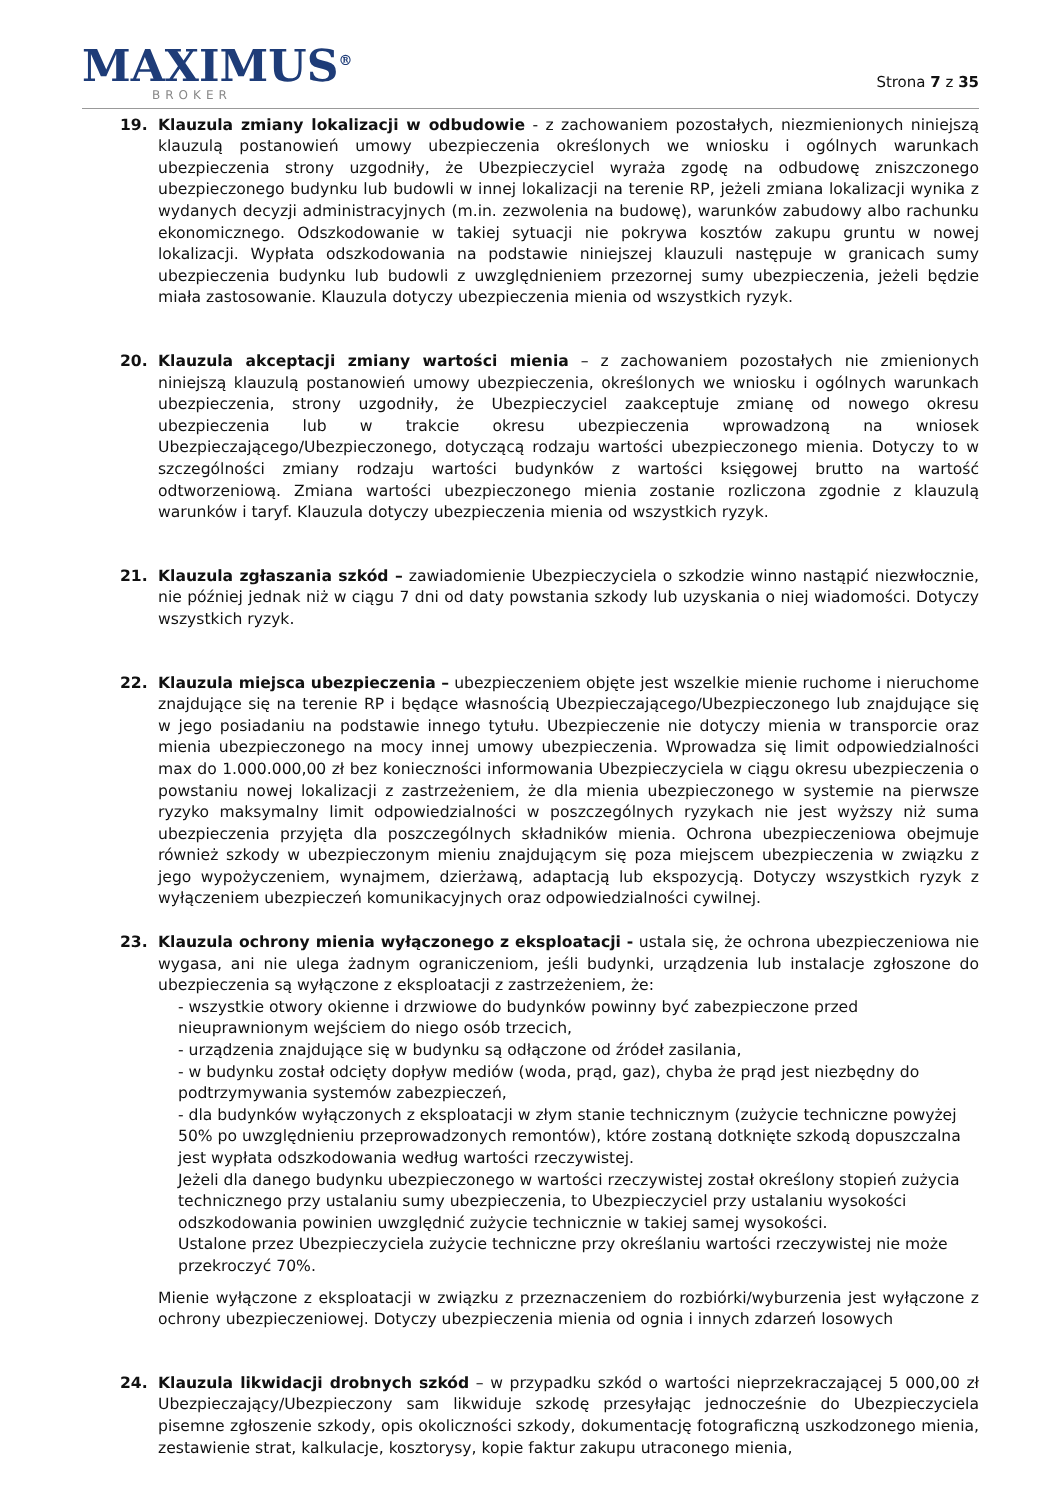MAXIMUS<sup>®</sup>
BROKER
Strona 7 z 35
19. Klauzula zmiany lokalizacji w odbudowie - z zachowaniem pozostałych, niezmienionych niniejszą klauzulą postanowień umowy ubezpieczenia określonych we wniosku i ogólnych warunkach ubezpieczenia strony uzgodniły, że Ubezpieczyciel wyraża zgodę na odbudowę zniszczonego ubezpieczonego budynku lub budowli w innej lokalizacji na terenie RP, jeżeli zmiana lokalizacji wynika z wydanych decyzji administracyjnych (m.in. zezwolenia na budowę), warunków zabudowy albo rachunku ekonomicznego. Odszkodowanie w takiej sytuacji nie pokrywa kosztów zakupu gruntu w nowej lokalizacji. Wypłata odszkodowania na podstawie niniejszej klauzuli następuje w granicach sumy ubezpieczenia budynku lub budowli z uwzględnieniem przezornej sumy ubezpieczenia, jeżeli będzie miała zastosowanie. Klauzula dotyczy ubezpieczenia mienia od wszystkich ryzyk.
20. Klauzula akceptacji zmiany wartości mienia – z zachowaniem pozostałych nie zmienionych niniejszą klauzulą postanowień umowy ubezpieczenia, określonych we wniosku i ogólnych warunkach ubezpieczenia, strony uzgodniły, że Ubezpieczyciel zaakceptuje zmianę od nowego okresu ubezpieczenia lub w trakcie okresu ubezpieczenia wprowadzoną na wniosek Ubezpieczającego/Ubezpieczonego, dotyczącą rodzaju wartości ubezpieczonego mienia. Dotyczy to w szczególności zmiany rodzaju wartości budynków z wartości księgowej brutto na wartość odtworzeniową. Zmiana wartości ubezpieczonego mienia zostanie rozliczona zgodnie z klauzulą warunków i taryf. Klauzula dotyczy ubezpieczenia mienia od wszystkich ryzyk.
21. Klauzula zgłaszania szkód – zawiadomienie Ubezpieczyciela o szkodzie winno nastąpić niezwłocznie, nie później jednak niż w ciągu 7 dni od daty powstania szkody lub uzyskania o niej wiadomości. Dotyczy wszystkich ryzyk.
22. Klauzula miejsca ubezpieczenia – ubezpieczeniem objęte jest wszelkie mienie ruchome i nieruchome znajdujące się na terenie RP i będące własnością Ubezpieczającego/Ubezpieczonego lub znajdujące się w jego posiadaniu na podstawie innego tytułu. Ubezpieczenie nie dotyczy mienia w transporcie oraz mienia ubezpieczonego na mocy innej umowy ubezpieczenia. Wprowadza się limit odpowiedzialności max do 1.000.000,00 zł bez konieczności informowania Ubezpieczyciela w ciągu okresu ubezpieczenia o powstaniu nowej lokalizacji z zastrzeżeniem, że dla mienia ubezpieczonego w systemie na pierwsze ryzyko maksymalny limit odpowiedzialności w poszczególnych ryzykach nie jest wyższy niż suma ubezpieczenia przyjęta dla poszczególnych składników mienia. Ochrona ubezpieczeniowa obejmuje również szkody w ubezpieczonym mieniu znajdującym się poza miejscem ubezpieczenia w związku z jego wypożyczeniem, wynajmem, dzierżawą, adaptacją lub ekspozycją. Dotyczy wszystkich ryzyk z wyłączeniem ubezpieczeń komunikacyjnych oraz odpowiedzialności cywilnej.
23. Klauzula ochrony mienia wyłączonego z eksploatacji - ustala się, że ochrona ubezpieczeniowa nie wygasa, ani nie ulega żadnym ograniczeniom, jeśli budynki, urządzenia lub instalacje zgłoszone do ubezpieczenia są wyłączone z eksploatacji z zastrzeżeniem, że:
- wszystkie otwory okienne i drzwiowe do budynków powinny być zabezpieczone przed nieuprawnionym wejściem do niego osób trzecich,
- urządzenia znajdujące się w budynku są odłączone od źródeł zasilania,
- w budynku został odcięty dopływ mediów (woda, prąd, gaz), chyba że prąd jest niezbędny do podtrzymywania systemów zabezpieczeń,
- dla budynków wyłączonych z eksploatacji w złym stanie technicznym (zużycie techniczne powyżej 50% po uwzględnieniu przeprowadzonych remontów), które zostaną dotknięte szkodą dopuszczalna jest wypłata odszkodowania według wartości rzeczywistej.
Jeżeli dla danego budynku ubezpieczonego w wartości rzeczywistej został określony stopień zużycia technicznego przy ustalaniu sumy ubezpieczenia, to Ubezpieczyciel przy ustalaniu wysokości odszkodowania powinien uwzględnić zużycie technicznie w takiej samej wysokości.
Ustalone przez Ubezpieczyciela zużycie techniczne przy określaniu wartości rzeczywistej nie może przekroczyć 70%.
Mienie wyłączone z eksploatacji w związku z przeznaczeniem do rozbiórki/wyburzenia jest wyłączone z ochrony ubezpieczeniowej. Dotyczy ubezpieczenia mienia od ognia i innych zdarzeń losowych
24. Klauzula likwidacji drobnych szkód – w przypadku szkód o wartości nieprzekraczającej 5 000,00 zł Ubezpieczający/Ubezpieczony sam likwiduje szkodę przesyłając jednocześnie do Ubezpieczyciela pisemne zgłoszenie szkody, opis okoliczności szkody, dokumentację fotograficzną uszkodzonego mienia, zestawienie strat, kalkulacje, kosztorysy, kopie faktur zakupu utraconego mienia,